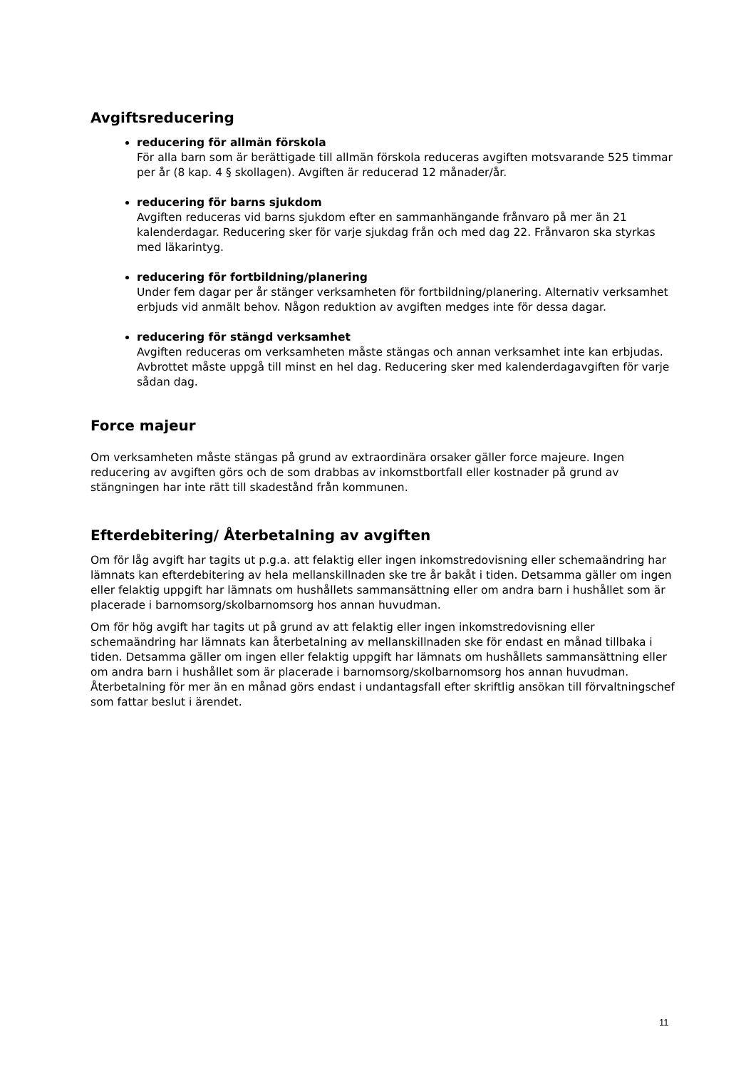Avgiftsreducering
reducering för allmän förskola
För alla barn som är berättigade till allmän förskola reduceras avgiften motsvarande 525 timmar per år (8 kap. 4 § skollagen). Avgiften är reducerad 12 månader/år.
reducering för barns sjukdom
Avgiften reduceras vid barns sjukdom efter en sammanhängande frånvaro på mer än 21 kalenderdagar. Reducering sker för varje sjukdag från och med dag 22. Frånvaron ska styrkas med läkarintyg.
reducering för fortbildning/planering
Under fem dagar per år stänger verksamheten för fortbildning/planering. Alternativ verksamhet erbjuds vid anmält behov. Någon reduktion av avgiften medges inte för dessa dagar.
reducering för stängd verksamhet
Avgiften reduceras om verksamheten måste stängas och annan verksamhet inte kan erbjudas. Avbrottet måste uppgå till minst en hel dag. Reducering sker med kalenderdagavgiften för varje sådan dag.
Force majeur
Om verksamheten måste stängas på grund av extraordinära orsaker gäller force majeure. Ingen reducering av avgiften görs och de som drabbas av inkomstbortfall eller kostnader på grund av stängningen har inte rätt till skadestånd från kommunen.
Efterdebitering/ Återbetalning av avgiften
Om för låg avgift har tagits ut p.g.a. att felaktig eller ingen inkomstredovisning eller schemaändring har lämnats kan efterdebitering av hela mellanskillnaden ske tre år bakåt i tiden. Detsamma gäller om ingen eller felaktig uppgift har lämnats om hushållets sammansättning eller om andra barn i hushållet som är placerade i barnomsorg/skolbarnomsorg hos annan huvudman.
Om för hög avgift har tagits ut på grund av att felaktig eller ingen inkomstredovisning eller schemaändring har lämnats kan återbetalning av mellanskillnaden ske för endast en månad tillbaka i tiden. Detsamma gäller om ingen eller felaktig uppgift har lämnats om hushållets sammansättning eller om andra barn i hushållet som är placerade i barnomsorg/skolbarnomsorg hos annan huvudman. Återbetalning för mer än en månad görs endast i undantagsfall efter skriftlig ansökan till förvaltningschef som fattar beslut i ärendet.
11